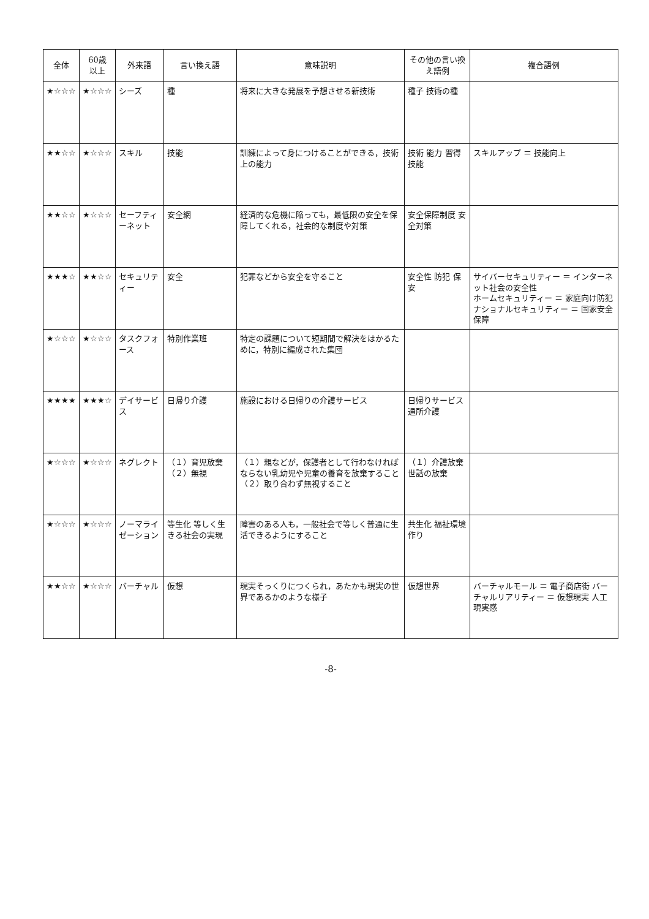| 全体 | 60歳 以上 | 外来語 | 言い換え語 | 意味説明 | その他の言い換え語例 | 複合語例 |
| --- | --- | --- | --- | --- | --- | --- |
| ★☆☆☆ | ★☆☆☆ | シーズ | 種 | 将来に大きな発展を予想させる新技術 | 種子 技術の種 | |
| ★★☆☆ | ★☆☆☆ | スキル | 技能 | 訓練によって身につけることができる，技術上の能力 | 技術 能力 習得技能 | スキルアップ ＝ 技能向上 |
| ★★☆☆ | ★☆☆☆ | セーフティーネット | 安全網 | 経済的な危機に陥っても，最低限の安全を保障してくれる，社会的な制度や対策 | 安全保障制度 安全対策 | |
| ★★★☆ | ★★☆☆ | セキュリティー | 安全 | 犯罪などから安全を守ること | 安全性 防犯 保安 | サイバーセキュリティー ＝ インターネット社会の安全性 ホームセキュリティー ＝ 家庭向け防犯 ナショナルセキュリティー ＝ 国家安全保障 |
| ★☆☆☆ | ★☆☆☆ | タスクフォース | 特別作業班 | 特定の課題について短期間で解決をはかるために，特別に編成された集団 | | |
| ★★★★ | ★★★☆ | デイサービス | 日帰り介護 | 施設における日帰りの介護サービス | 日帰りサービス 通所介護 | |
| ★☆☆☆ | ★☆☆☆ | ネグレクト | （１）育児放棄 （２）無視 | （１）親などが，保護者として行わなければならない乳幼児や児童の養育を放棄すること （２）取り合わず無視すること | （１）介護放棄 世話の放棄 | |
| ★☆☆☆ | ★☆☆☆ | ノーマライゼーション | 等生化 等しく生きる社会の実現 | 障害のある人も，一般社会で等しく普通に生活できるようにすること | 共生化 福祉環境作り | |
| ★★☆☆ | ★☆☆☆ | バーチャル | 仮想 | 現実そっくりにつくられ，あたかも現実の世界であるかのような様子 | 仮想世界 | バーチャルモール ＝ 電子商店街 バーチャルリアリティー ＝ 仮想現実 人工現実感 |
-8-